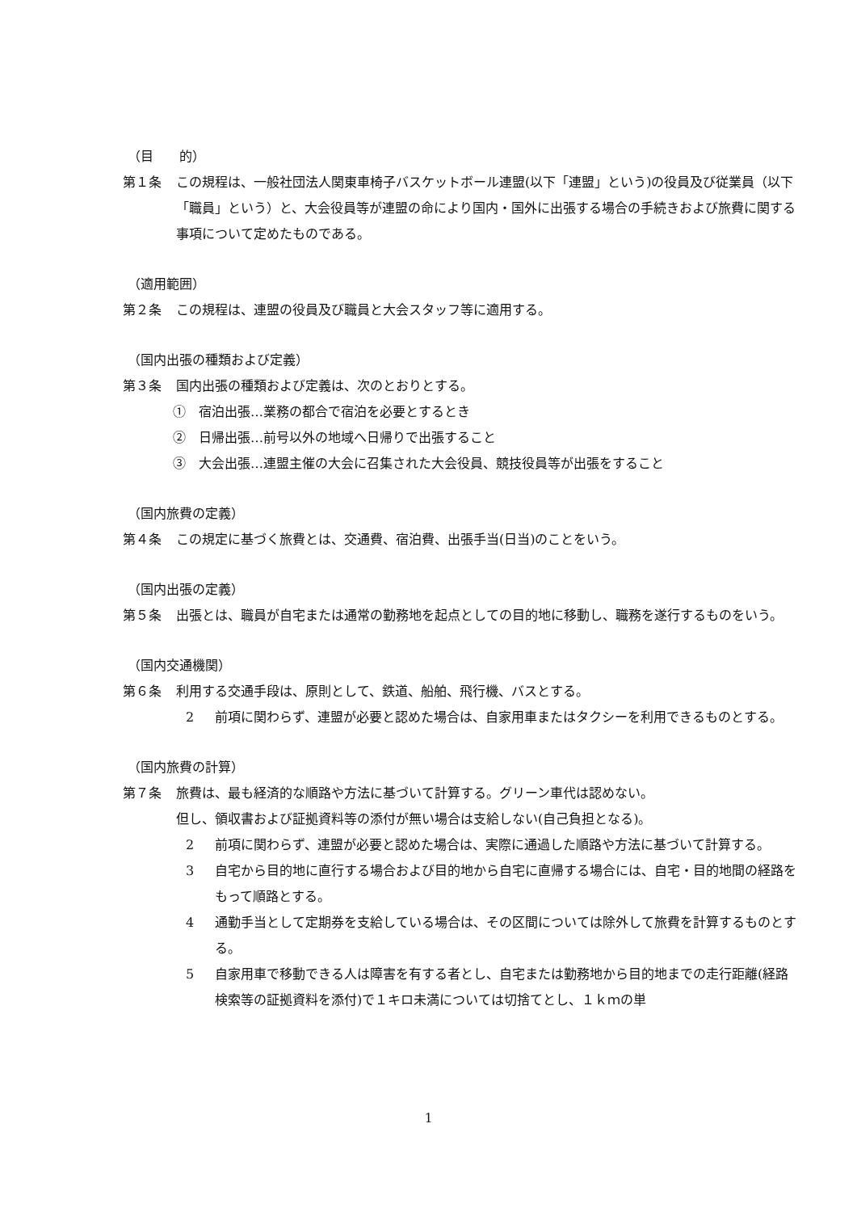（目　　的）
第１条 この規程は、一般社団法人関東車椅子バスケットボール連盟(以下「連盟」という)の役員及び従業員（以下「職員」という）と、大会役員等が連盟の命により国内・国外に出張する場合の手続きおよび旅費に関する事項について定めたものである。
（適用範囲）
第２条 この規程は、連盟の役員及び職員と大会スタッフ等に適用する。
（国内出張の種類および定義）
第３条 国内出張の種類および定義は、次のとおりとする。
①　宿泊出張…業務の都合で宿泊を必要とするとき
②　日帰出張…前号以外の地域へ日帰りで出張すること
③　大会出張…連盟主催の大会に召集された大会役員、競技役員等が出張をすること
（国内旅費の定義）
第４条 この規定に基づく旅費とは、交通費、宿泊費、出張手当(日当)のことをいう。
（国内出張の定義）
第５条 出張とは、職員が自宅または通常の勤務地を起点としての目的地に移動し、職務を遂行するものをいう。
（国内交通機関）
第６条 利用する交通手段は、原則として、鉄道、船舶、飛行機、バスとする。
2 前項に関わらず、連盟が必要と認めた場合は、自家用車またはタクシーを利用できるものとする。
（国内旅費の計算）
第７条 旅費は、最も経済的な順路や方法に基づいて計算する。グリーン車代は認めない。
但し、領収書および証拠資料等の添付が無い場合は支給しない(自己負担となる)。
2 前項に関わらず、連盟が必要と認めた場合は、実際に通過した順路や方法に基づいて計算する。
3 自宅から目的地に直行する場合および目的地から自宅に直帰する場合には、自宅・目的地間の経路をもって順路とする。
4 通勤手当として定期券を支給している場合は、その区間については除外して旅費を計算するものとする。
5 自家用車で移動できる人は障害を有する者とし、自宅または勤務地から目的地までの走行距離(経路検索等の証拠資料を添付)で１キロ未満については切捨てとし、１ｋｍの単
1